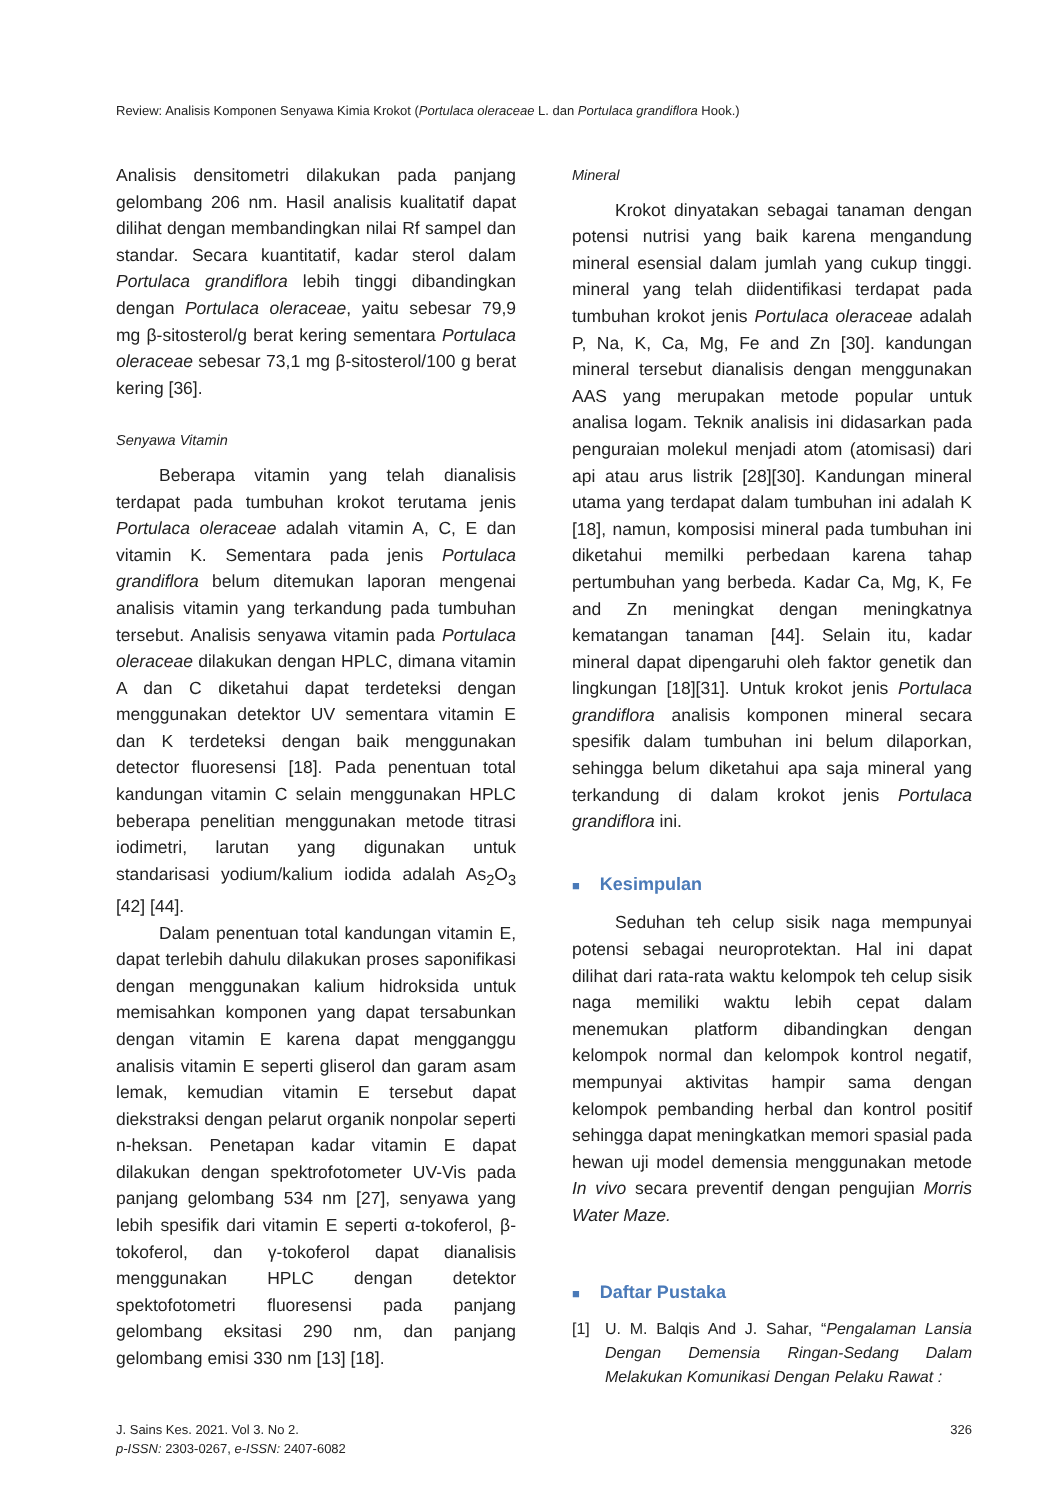Review: Analisis Komponen Senyawa Kimia Krokot (Portulaca oleraceae L. dan Portulaca grandiflora Hook.)
Analisis densitometri dilakukan pada panjang gelombang 206 nm. Hasil analisis kualitatif dapat dilihat dengan membandingkan nilai Rf sampel dan standar. Secara kuantitatif, kadar sterol dalam Portulaca grandiflora lebih tinggi dibandingkan dengan Portulaca oleraceae, yaitu sebesar 79,9 mg β-sitosterol/g berat kering sementara Portulaca oleraceae sebesar 73,1 mg β-sitosterol/100 g berat kering [36].
Senyawa Vitamin
Beberapa vitamin yang telah dianalisis terdapat pada tumbuhan krokot terutama jenis Portulaca oleraceae adalah vitamin A, C, E dan vitamin K. Sementara pada jenis Portulaca grandiflora belum ditemukan laporan mengenai analisis vitamin yang terkandung pada tumbuhan tersebut. Analisis senyawa vitamin pada Portulaca oleraceae dilakukan dengan HPLC, dimana vitamin A dan C diketahui dapat terdeteksi dengan menggunakan detektor UV sementara vitamin E dan K terdeteksi dengan baik menggunakan detector fluoresensi [18]. Pada penentuan total kandungan vitamin C selain menggunakan HPLC beberapa penelitian menggunakan metode titrasi iodimetri, larutan yang digunakan untuk standarisasi yodium/kalium iodida adalah As<sub>2</sub>O<sub>3</sub> [42] [44].
Dalam penentuan total kandungan vitamin E, dapat terlebih dahulu dilakukan proses saponifikasi dengan menggunakan kalium hidroksida untuk memisahkan komponen yang dapat tersabunkan dengan vitamin E karena dapat mengganggu analisis vitamin E seperti gliserol dan garam asam lemak, kemudian vitamin E tersebut dapat diekstraksi dengan pelarut organik nonpolar seperti n-heksan. Penetapan kadar vitamin E dapat dilakukan dengan spektrofotometer UV-Vis pada panjang gelombang 534 nm [27], senyawa yang lebih spesifik dari vitamin E seperti α-tokoferol, β-tokoferol, dan γ-tokoferol dapat dianalisis menggunakan HPLC dengan detektor spektofotometri fluoresensi pada panjang gelombang eksitasi 290 nm, dan panjang gelombang emisi 330 nm [13] [18].
Mineral
Krokot dinyatakan sebagai tanaman dengan potensi nutrisi yang baik karena mengandung mineral esensial dalam jumlah yang cukup tinggi. mineral yang telah diidentifikasi terdapat pada tumbuhan krokot jenis Portulaca oleraceae adalah P, Na, K, Ca, Mg, Fe and Zn [30]. kandungan mineral tersebut dianalisis dengan menggunakan AAS yang merupakan metode popular untuk analisa logam. Teknik analisis ini didasarkan pada penguraian molekul menjadi atom (atomisasi) dari api atau arus listrik [28][30]. Kandungan mineral utama yang terdapat dalam tumbuhan ini adalah K [18], namun, komposisi mineral pada tumbuhan ini diketahui memilki perbedaan karena tahap pertumbuhan yang berbeda. Kadar Ca, Mg, K, Fe and Zn meningkat dengan meningkatnya kematangan tanaman [44]. Selain itu, kadar mineral dapat dipengaruhi oleh faktor genetik dan lingkungan [18][31]. Untuk krokot jenis Portulaca grandiflora analisis komponen mineral secara spesifik dalam tumbuhan ini belum dilaporkan, sehingga belum diketahui apa saja mineral yang terkandung di dalam krokot jenis Portulaca grandiflora ini.
■ Kesimpulan
Seduhan teh celup sisik naga mempunyai potensi sebagai neuroprotektan. Hal ini dapat dilihat dari rata-rata waktu kelompok teh celup sisik naga memiliki waktu lebih cepat dalam menemukan platform dibandingkan dengan kelompok normal dan kelompok kontrol negatif, mempunyai aktivitas hampir sama dengan kelompok pembanding herbal dan kontrol positif sehingga dapat meningkatkan memori spasial pada hewan uji model demensia menggunakan metode In vivo secara preventif dengan pengujian Morris Water Maze.
■ Daftar Pustaka
[1] U. M. Balqis And J. Sahar, “Pengalaman Lansia Dengan Demensia Ringan-Sedang Dalam Melakukan Komunikasi Dengan Pelaku Rawat :
J. Sains Kes. 2021. Vol 3. No 2.
p-ISSN: 2303-0267, e-ISSN: 2407-6082
326